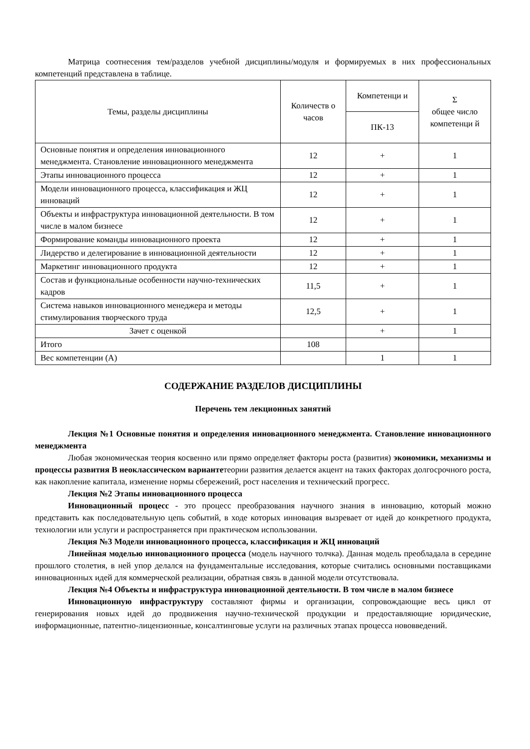Матрица соотнесения тем/разделов учебной дисциплины/модуля и формируемых в них профессиональных компетенций представлена в таблице.
| Темы, разделы дисциплины | Количеств о часов | Компетенци и | Σ общее число компетенци й |
| --- | --- | --- | --- |
| | | ПК-13 | |
| Основные понятия и определения инновационного менеджмента. Становление инновационного менеджмента | 12 | + | 1 |
| Этапы инновационного процесса | 12 | + | 1 |
| Модели инновационного процесса, классификация и ЖЦ инноваций | 12 | + | 1 |
| Объекты и инфраструктура инновационной деятельности. В том числе в малом бизнесе | 12 | + | 1 |
| Формирование команды инновационного проекта | 12 | + | 1 |
| Лидерство и делегирование в инновационной деятельности | 12 | + | 1 |
| Маркетинг инновационного продукта | 12 | + | 1 |
| Состав и функциональные особенности научно-технических кадров | 11,5 | + | 1 |
| Система навыков инновационного менеджера и методы стимулирования творческого труда | 12,5 | + | 1 |
| Зачет с оценкой | | + | 1 |
| Итого | 108 | | |
| Вес компетенции (А) | | 1 | 1 |
СОДЕРЖАНИЕ РАЗДЕЛОВ ДИСЦИПЛИНЫ
Перечень тем лекционных занятий
Лекция №1 Основные понятия и определения инновационного менеджмента. Становление инновационного менеджмента
Любая экономическая теория косвенно или прямо определяет факторы роста (развития) экономики, механизмы и процессы развития В неоклассическом вариантетеории развития делается акцент на таких факторах долгосрочного роста, как накопление капитала, изменение нормы сбережений, рост населения и технический прогресс.
Лекция №2 Этапы инновационного процесса
Инновационный процесс - это процесс преобразования научного знания в инновацию, который можно представить как последовательную цепь событий, в ходе которых инновация вызревает от идей до конкретного продукта, технологии или услуги и распространяется при практическом использовании.
Лекция №3 Модели инновационного процесса, классификация и ЖЦ инноваций
Линейная моделью инновационного процесса (модель научного толчка). Данная модель преобладала в середине прошлого столетия, в ней упор делался на фундаментальные исследования, которые считались основными поставщиками инновационных идей для коммерческой реализации, обратная связь в данной модели отсутствовала.
Лекция №4 Объекты и инфраструктура инновационной деятельности. В том числе в малом бизнесе
Инновационную инфраструктуру составляют фирмы и организации, сопровождающие весь цикл от генерирования новых идей до продвижения научно-технической продукции и предоставляющие юридические, информационные, патентно-лицензионные, консалтинговые услуги на различных этапах процесса нововведений.